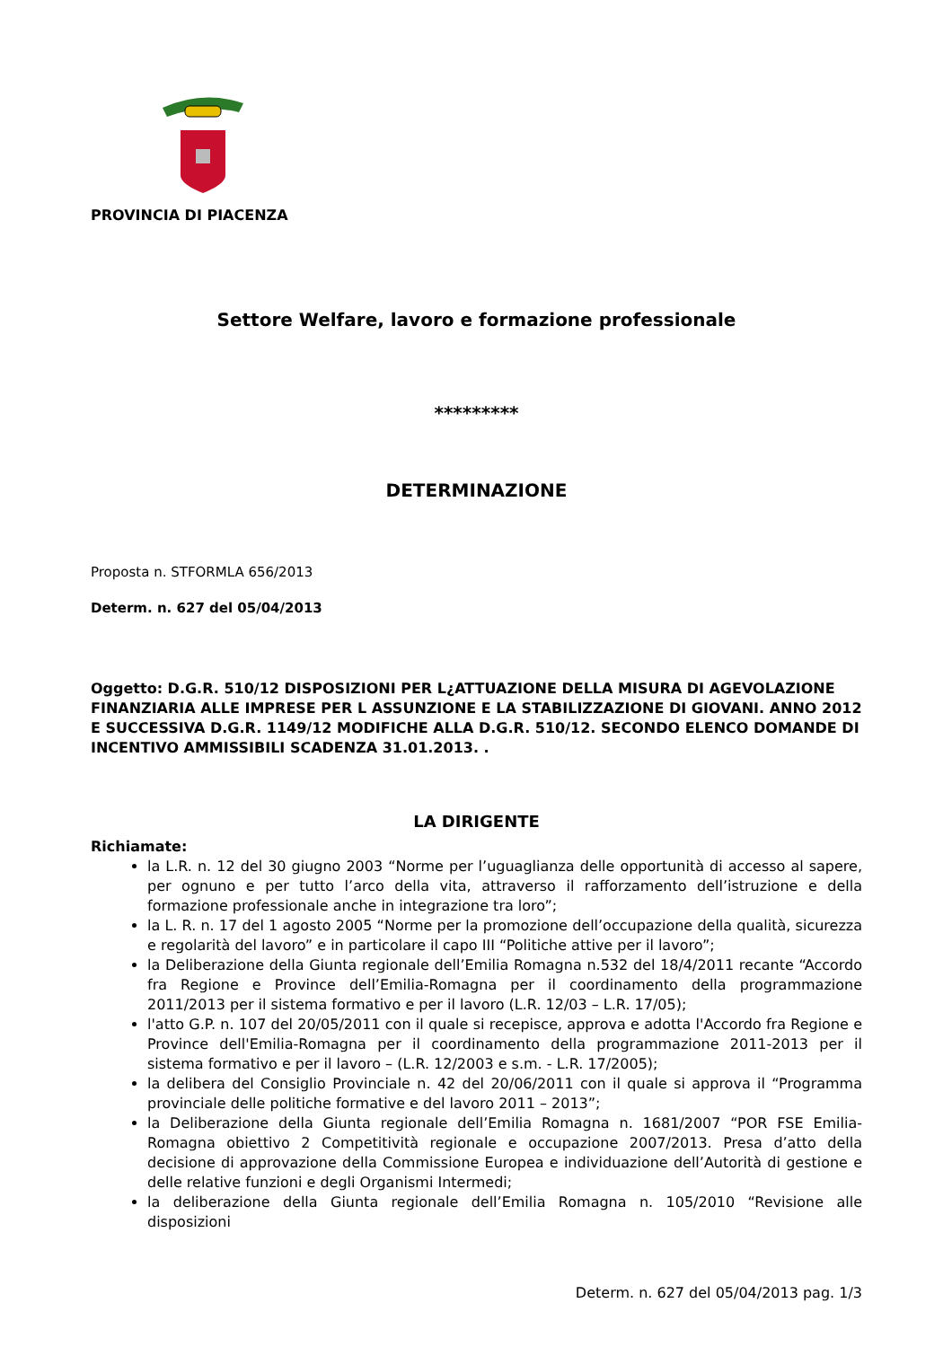PROVINCIA DI PIACENZA
Settore Welfare, lavoro e formazione professionale
*********
DETERMINAZIONE
Proposta n. STFORMLA 656/2013
Determ. n. 627 del 05/04/2013
Oggetto: D.G.R. 510/12 DISPOSIZIONI PER L¿ATTUAZIONE DELLA MISURA DI AGEVOLAZIONE FINANZIARIA ALLE IMPRESE PER L ASSUNZIONE E LA STABILIZZAZIONE DI GIOVANI. ANNO 2012 E SUCCESSIVA D.G.R. 1149/12 MODIFICHE ALLA D.G.R. 510/12. SECONDO ELENCO DOMANDE DI INCENTIVO AMMISSIBILI SCADENZA 31.01.2013. .
LA DIRIGENTE
Richiamate:
la L.R. n. 12 del 30 giugno 2003 “Norme per l’uguaglianza delle opportunità di accesso al sapere, per ognuno e per tutto l’arco della vita, attraverso il rafforzamento dell’istruzione e della formazione professionale anche in integrazione tra loro”;
la L. R. n. 17 del 1 agosto 2005 “Norme per la promozione dell’occupazione della qualità, sicurezza e regolarità del lavoro” e in particolare il capo III “Politiche attive per il lavoro”;
la Deliberazione della Giunta regionale dell’Emilia Romagna n.532 del 18/4/2011 recante “Accordo fra Regione e Province dell’Emilia-Romagna per il coordinamento della programmazione 2011/2013 per il sistema formativo e per il lavoro (L.R. 12/03 – L.R. 17/05);
l'atto G.P. n. 107 del 20/05/2011 con il quale si recepisce, approva e adotta l'Accordo fra Regione e Province dell'Emilia-Romagna per il coordinamento della programmazione 2011-2013 per il sistema formativo e per il lavoro – (L.R. 12/2003 e s.m. - L.R. 17/2005);
la delibera del Consiglio Provinciale n. 42 del 20/06/2011 con il quale si approva il “Programma provinciale delle politiche formative e del lavoro 2011 – 2013”;
la Deliberazione della Giunta regionale dell’Emilia Romagna n. 1681/2007 “POR FSE Emilia-Romagna obiettivo 2 Competitività regionale e occupazione 2007/2013. Presa d’atto della decisione di approvazione della Commissione Europea e individuazione dell’Autorità di gestione e delle relative funzioni e degli Organismi Intermedi;
la deliberazione della Giunta regionale dell’Emilia Romagna n. 105/2010 “Revisione alle disposizioni
Determ. n. 627 del 05/04/2013 pag. 1/3